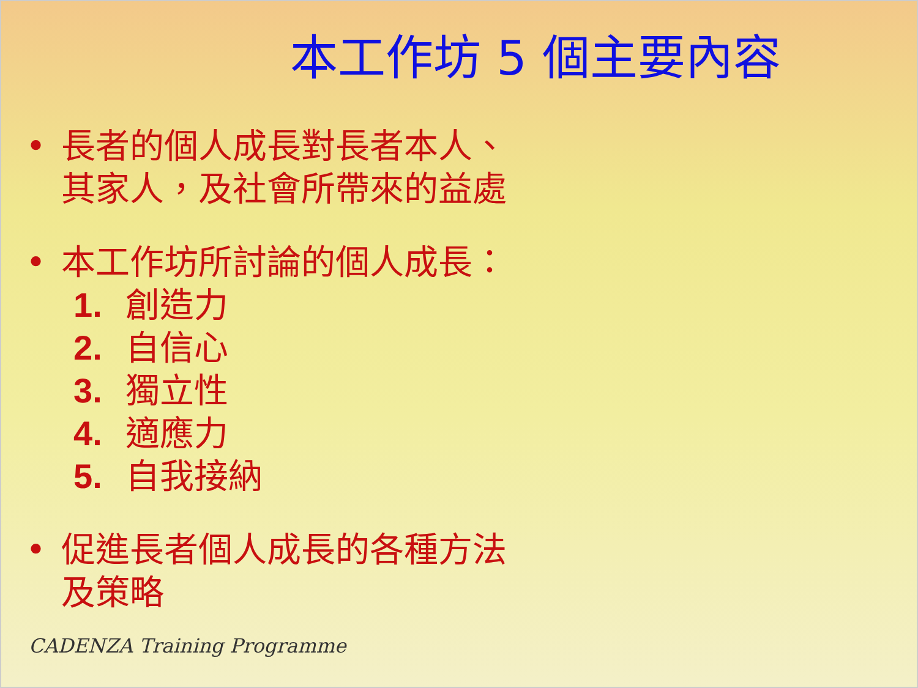本工作坊 5 個主要內容
• 長者的個人成長對長者本人、
其家人，及社會所帶來的益處
• 本工作坊所討論的個人成長：
1. 創造力
2. 自信心
3. 獨立性
4. 適應力
5. 自我接納
• 促進長者個人成長的各種方法
及策略
CADENZA Training Programme